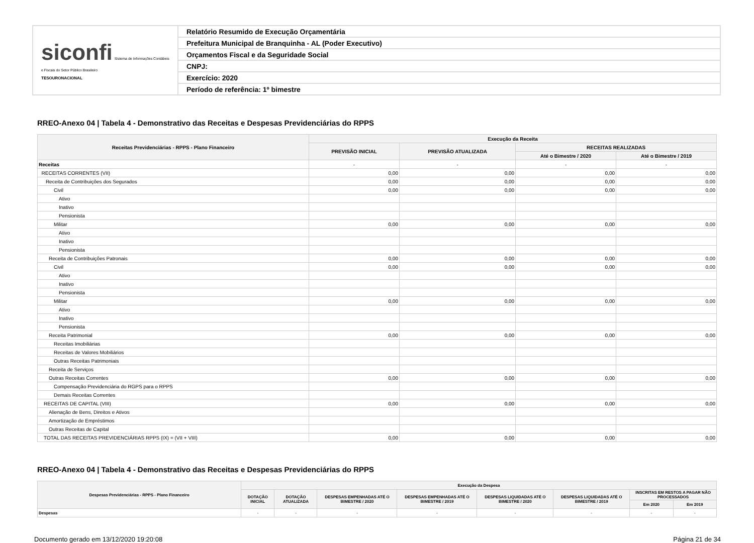| siconfi Sistema de Informações Contábeis e Fiscais do Setor Público Brasileiro TESOURONACIONAL | Relatório Resumido de Execução Orçamentária |
| | Prefeitura Municipal de Branquinha - AL (Poder Executivo) |
| | Orçamentos Fiscal e da Seguridade Social |
| | CNPJ: |
| | Exercício: 2020 |
| | Período de referência: 1º bimestre |
RREO-Anexo 04 | Tabela 4 - Demonstrativo das Receitas e Despesas Previdenciárias do RPPS
| Receitas Previdenciárias - RPPS - Plano Financeiro | Execução da Receita | | | |
| --- | --- | --- | --- | --- |
| | PREVISÃO INICIAL | PREVISÃO ATUALIZADA | RECEITAS REALIZADAS | |
| | | | Até o Bimestre / 2020 | Até o Bimestre / 2019 |
| Receitas | - | - | - | - |
| RECEITAS CORRENTES (VII) | 0,00 | 0,00 | 0,00 | 0,00 |
| Receita de Contribuições dos Segurados | 0,00 | 0,00 | 0,00 | 0,00 |
| Civil | 0,00 | 0,00 | 0,00 | 0,00 |
| Ativo | | | | |
| Inativo | | | | |
| Pensionista | | | | |
| Militar | 0,00 | 0,00 | 0,00 | 0,00 |
| Ativo | | | | |
| Inativo | | | | |
| Pensionista | | | | |
| Receita de Contribuições Patronais | 0,00 | 0,00 | 0,00 | 0,00 |
| Civil | 0,00 | 0,00 | 0,00 | 0,00 |
| Ativo | | | | |
| Inativo | | | | |
| Pensionista | | | | |
| Militar | 0,00 | 0,00 | 0,00 | 0,00 |
| Ativo | | | | |
| Inativo | | | | |
| Pensionista | | | | |
| Receita Patrimonial | 0,00 | 0,00 | 0,00 | 0,00 |
| Receitas Imobiliárias | | | | |
| Receitas de Valores Mobiliários | | | | |
| Outras Receitas Patrimoniais | | | | |
| Receita de Serviços | | | | |
| Outras Receitas Correntes | 0,00 | 0,00 | 0,00 | 0,00 |
| Compensação Previdenciária do RGPS para o RPPS | | | | |
| Demais Receitas Correntes | | | | |
| RECEITAS DE CAPITAL (VIII) | 0,00 | 0,00 | 0,00 | 0,00 |
| Alienação de Bens, Direitos e Ativos | | | | |
| Amortização de Empréstimos | | | | |
| Outras Receitas de Capital | | | | |
| TOTAL DAS RECEITAS PREVIDENCIÁRIAS RPPS (IX) = (VII + VIII) | 0,00 | 0,00 | 0,00 | 0,00 |
RREO-Anexo 04 | Tabela 4 - Demonstrativo das Receitas e Despesas Previdenciárias do RPPS
| Despesas Previdenciárias - RPPS - Plano Financeiro | Execução da Despesa | | | | | | | |
| --- | --- | --- | --- | --- | --- | --- | --- | --- |
| | DOTAÇÃO INICIAL | DOTAÇÃO ATUALIZADA | DESPESAS EMPENHADAS ATÉ O BIMESTRE / 2020 | DESPESAS EMPENHADAS ATÉ O BIMESTRE / 2019 | DESPESAS LIQUIDADAS ATÉ O BIMESTRE / 2020 | DESPESAS LIQUIDADAS ATÉ O BIMESTRE / 2019 | INSCRITAS EM RESTOS A PAGAR NÃO PROCESSADOS | |
| | | | | | | | Em 2020 | Em 2019 |
| Despesas | - | - | - | - | - | - | - | - |
Documento gerado em 13/12/2020 19:20:08 Página 21 de 34